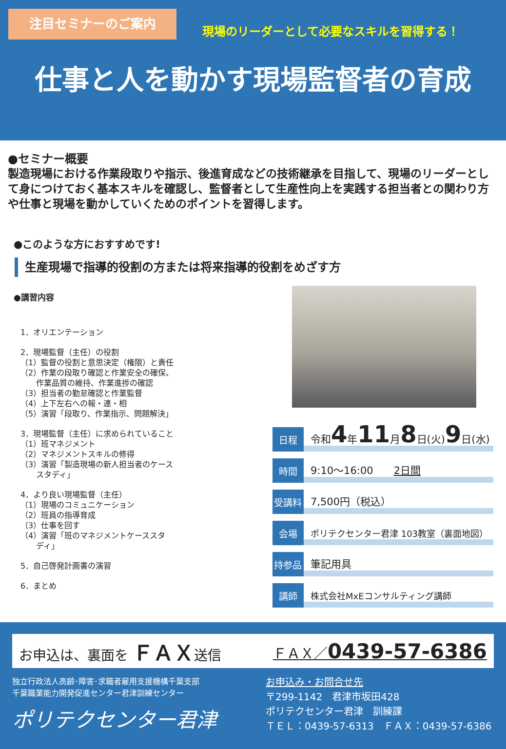注目セミナーのご案内
現場のリーダーとして必要なスキルを習得する！
仕事と人を動かす現場監督者の育成
●セミナー概要
製造現場における作業段取りや指示、後進育成などの技術継承を目指して、現場のリーダーとして身につけておく基本スキルを確認し、監督者として生産性向上を実践する担当者との関わり方や仕事と現場を動かしていくためのポイントを習得します。
●このような方におすすめです!
生産現場で指導的役割の方または将来指導的役割をめざす方
●講習内容
1．オリエンテーション
2．現場監督（主任）の役割
（1）監督の役割と意思決定（権限）と責任
（2）作業の段取り確認と作業安全の確保、
　　作業品質の維持、作業進捗の確認
（3）担当者の勤怠確認と作業監督
（4）上下左右への報・連・相
（5）演習「段取り、作業指示、問題解決」
3．現場監督（主任）に求められていること
（1）班マネジメント
（2）マネジメントスキルの修得
（3）演習「製造現場の新人担当者のケース
　　スタディ」
4．より良い現場監督（主任）
（1）現場のコミュニケーション
（2）班員の指導育成
（3）仕事を回す
（4）演習「班のマネジメントケーススタ
　　ディ」
5．自己啓発計画書の演習
6．まとめ
日程 令和 4 年 11 月 8 日(火) 9 日(水)
時間 9:10～16:00　　2日間
受講料 7,500円（税込）
会場 ポリテクセンター君津 103教室（裏面地図）
持参品 筆記用具
講師 株式会社MxEコンサルティング講師
お申込は、裏面を ＦＡＸ送信 ＦＡＸ／0439-57-6386
独立行政法人高齢･障害･求職者雇用支援機構千葉支部
千葉職業能力開発促進センター君津訓練センター
ポリテクセンター君津
お申込み・お問合せ先
〒299-1142　君津市坂田428
ポリテクセンター君津　訓練課
ＴＥＬ：0439-57-6313　ＦＡＸ：0439-57-6386